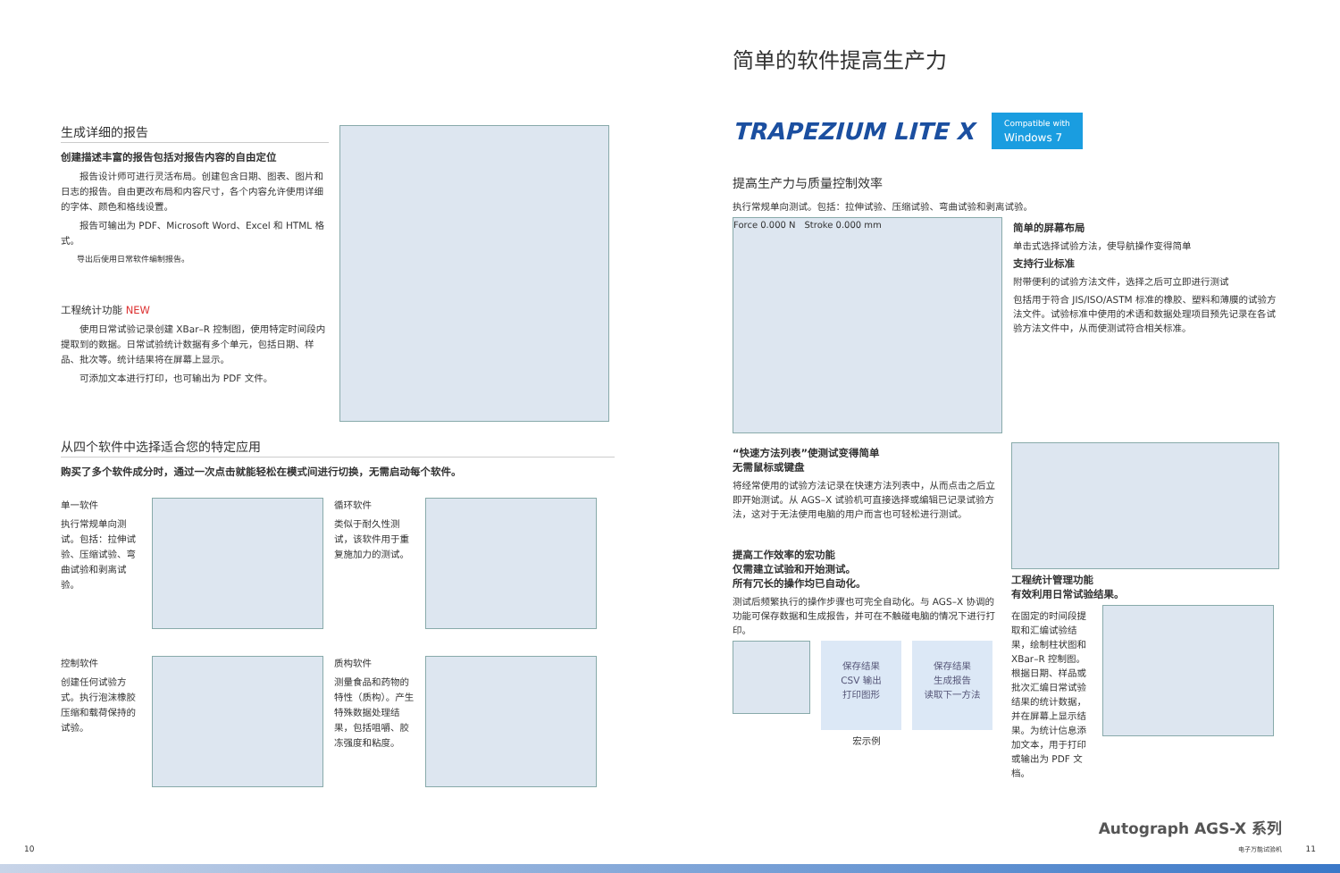生成详细的报告
创建描述丰富的报告包括对报告内容的自由定位
　　报告设计师可进行灵活布局。创建包含日期、图表、图片和日志的报告。自由更改布局和内容尺寸，各个内容允许使用详细的字体、颜色和格线设置。
　　报告可输出为 PDF、Microsoft Word、Excel 和 HTML 格式。
　　导出后使用日常软件编制报告。
工程统计功能 NEW
　　使用日常试验记录创建 XBar–R 控制图，使用特定时间段内提取到的数据。日常试验统计数据有多个单元，包括日期、样品、批次等。统计结果将在屏幕上显示。
　　可添加文本进行打印，也可输出为 PDF 文件。
从四个软件中选择适合您的特定应用
购买了多个软件成分时，通过一次点击就能轻松在模式间进行切换，无需启动每个软件。
单一软件
执行常规单向测试。包括：拉伸试验、压缩试验、弯曲试验和剥离试验。
循环软件
类似于耐久性测试，该软件用于重复施加力的测试。
控制软件
创建任何试验方式。执行泡沫橡胶压缩和载荷保持的试验。
质构软件
测量食品和药物的特性（质构）。产生特殊数据处理结果，包括咀嚼、胶冻强度和粘度。
简单的软件提高生产力
TRAPEZIUM LITE X
Compatible with
Windows 7
提高生产力与质量控制效率
执行常规单向测试。包括：拉伸试验、压缩试验、弯曲试验和剥离试验。
Force 0.000 N　Stroke 0.000 mm
简单的屏幕布局
单击式选择试验方法，使导航操作变得简单
支持行业标准
附带便利的试验方法文件，选择之后可立即进行测试
包括用于符合 JIS/ISO/ASTM 标准的橡胶、塑料和薄膜的试验方法文件。试验标准中使用的术语和数据处理项目预先记录在各试验方法文件中，从而使测试符合相关标准。
“快速方法列表”使测试变得简单
无需鼠标或键盘
将经常使用的试验方法记录在快速方法列表中，从而点击之后立即开始测试。从 AGS–X 试验机可直接选择或编辑已记录试验方法，这对于无法使用电脑的用户而言也可轻松进行测试。
提高工作效率的宏功能
仅需建立试验和开始测试。
所有冗长的操作均已自动化。
测试后频繁执行的操作步骤也可完全自动化。与 AGS–X 协调的功能可保存数据和生成报告，并可在不触碰电脑的情况下进行打印。
保存结果
CSV 输出
打印图形
保存结果
生成报告
读取下一方法
宏示例
工程统计管理功能
有效利用日常试验结果。
在固定的时间段提取和汇编试验结果，绘制柱状图和 XBar–R 控制图。根据日期、样品或批次汇编日常试验结果的统计数据，并在屏幕上显示结果。为统计信息添加文本，用于打印或输出为 PDF 文档。
10
Autograph AGS-X 系列
电子万能试验机
11